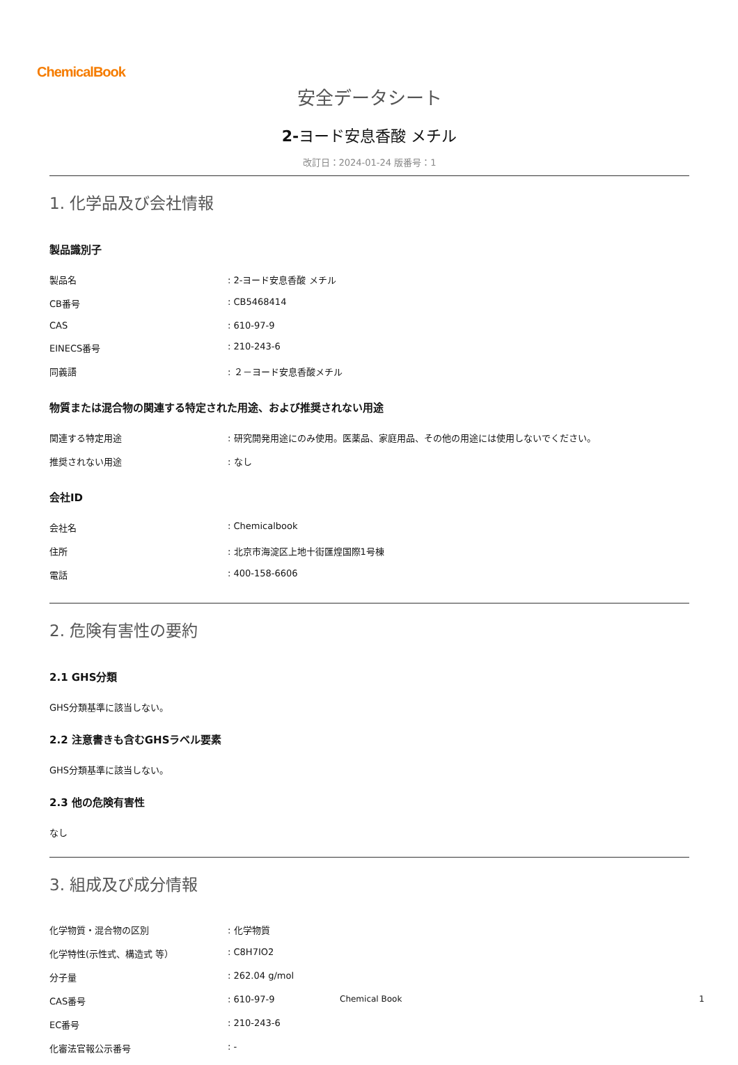ChemicalBook
安全データシート
2-ヨード安息香酸 メチル
改訂日：2024-01-24 版番号：1
1. 化学品及び会社情報
製品識別子
| 製品名 | : 2-ヨード安息香酸 メチル |
| CB番号 | : CB5468414 |
| CAS | : 610-97-9 |
| EINECS番号 | : 210-243-6 |
| 同義語 | : ２－ヨード安息香酸メチル |
物質または混合物の関連する特定された用途、および推奨されない用途
| 関連する特定用途 | : 研究開発用途にのみ使用。医薬品、家庭用品、その他の用途には使用しないでください。 |
| 推奨されない用途 | : なし |
会社ID
| 会社名 | : Chemicalbook |
| 住所 | : 北京市海淀区上地十街匯煌国際1号棟 |
| 電話 | : 400-158-6606 |
2. 危険有害性の要約
2.1 GHS分類
GHS分類基準に該当しない。
2.2 注意書きも含むGHSラベル要素
GHS分類基準に該当しない。
2.3 他の危険有害性
なし
3. 組成及び成分情報
| 化学物質・混合物の区別 | : 化学物質 |
| 化学特性(示性式、構造式 等） | : C8H7IO2 |
| 分子量 | : 262.04 g/mol |
| CAS番号 | : 610-97-9 |
| EC番号 | : 210-243-6 |
| 化審法官報公示番号 | : - |
Chemical Book 1